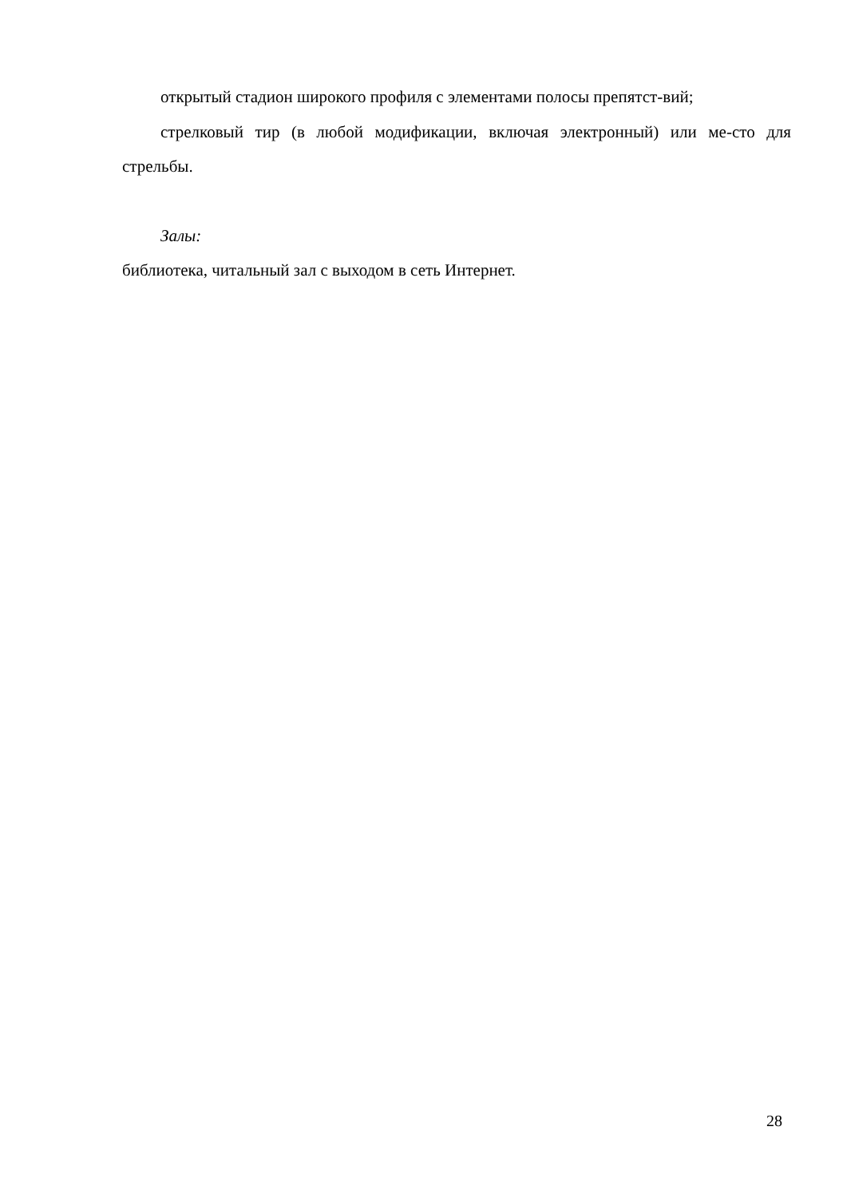открытый стадион широкого профиля с элементами полосы препятст-вий;
стрелковый тир (в любой модификации, включая электронный) или ме-сто для стрельбы.
Залы:
библиотека, читальный зал с выходом в сеть Интернет.
28